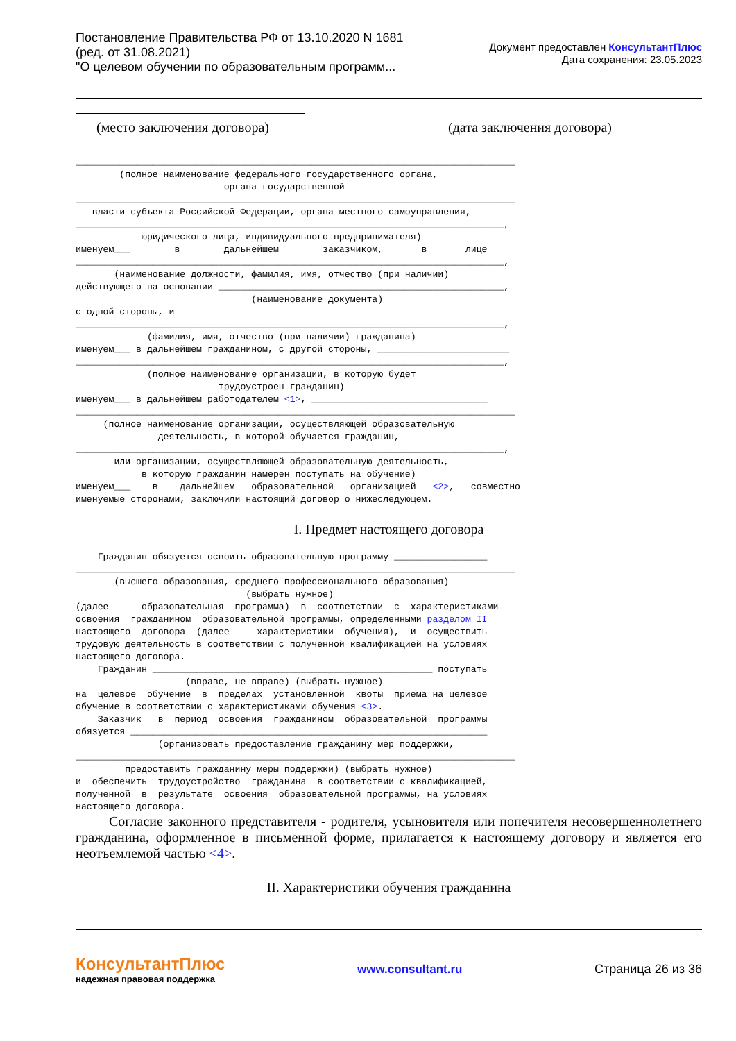Постановление Правительства РФ от 13.10.2020 N 1681
(ред. от 31.08.2021)
"О целевом обучении по образовательным программ...
Документ предоставлен КонсультантПлюс
Дата сохранения: 23.05.2023
(место заключения договора) (дата заключения договора)
________________________________________________________________________________ (полное наименование федерального государственного органа, органа государственной ________________________________________________________________________________ власти субъекта Российской Федерации, органа местного самоуправления, ______________________________________________________________________________, юридического лица, индивидуального предпринимателя) именуем___ в дальнейшем заказчиком, в лице ______________________________________________________________________________, (наименование должности, фамилия, имя, отчество (при наличии) действующего на основании ____________________________________________________, (наименование документа) с одной стороны, и ______________________________________________________________________________, (фамилия, имя, отчество (при наличии) гражданина) именуем___ в дальнейшем гражданином, с другой стороны, ________________________ ______________________________________________________________________________, (полное наименование организации, в которую будет трудоустроен гражданин) именуем___ в дальнейшем работодателем <1>, ________________________________ ________________________________________________________________________________ (полное наименование организации, осуществляющей образовательную деятельность, в которой обучается гражданин, ______________________________________________________________________________, или организации, осуществляющей образовательную деятельность, в которую гражданин намерен поступать на обучение) именуем___ в дальнейшем образовательной организацией <2>, совместно именуемые сторонами, заключили настоящий договор о нижеследующем.
I. Предмет настоящего договора
Гражданин обязуется освоить образовательную программу _________________ ________________________________________________________________________________ (высшего образования, среднего профессионального образования) (выбрать нужное) (далее - образовательная программа) в соответствии с характеристиками освоения гражданином образовательной программы, определенными разделом II настоящего договора (далее - характеристики обучения), и осуществить трудовую деятельность в соответствии с полученной квалификацией на условиях настоящего договора. Гражданин ___________________________________________________ поступать (вправе, не вправе) (выбрать нужное) на целевое обучение в пределах установленной квоты приема на целевое обучение в соответствии с характеристиками обучения <3>. Заказчик в период освоения гражданином образовательной программы обязуется _________________________________________________________________ (организовать предоставление гражданину мер поддержки, ________________________________________________________________________________ предоставить гражданину меры поддержки) (выбрать нужное) и обеспечить трудоустройство гражданина в соответствии с квалификацией, полученной в результате освоения образовательной программы, на условиях настоящего договора.
Согласие законного представителя - родителя, усыновителя или попечителя несовершеннолетнего гражданина, оформленное в письменной форме, прилагается к настоящему договору и является его неотъемлемой частью <4>.
II. Характеристики обучения гражданина
КонсультантПлюс
надежная правовая поддержка
www.consultant.ru Страница 26 из 36